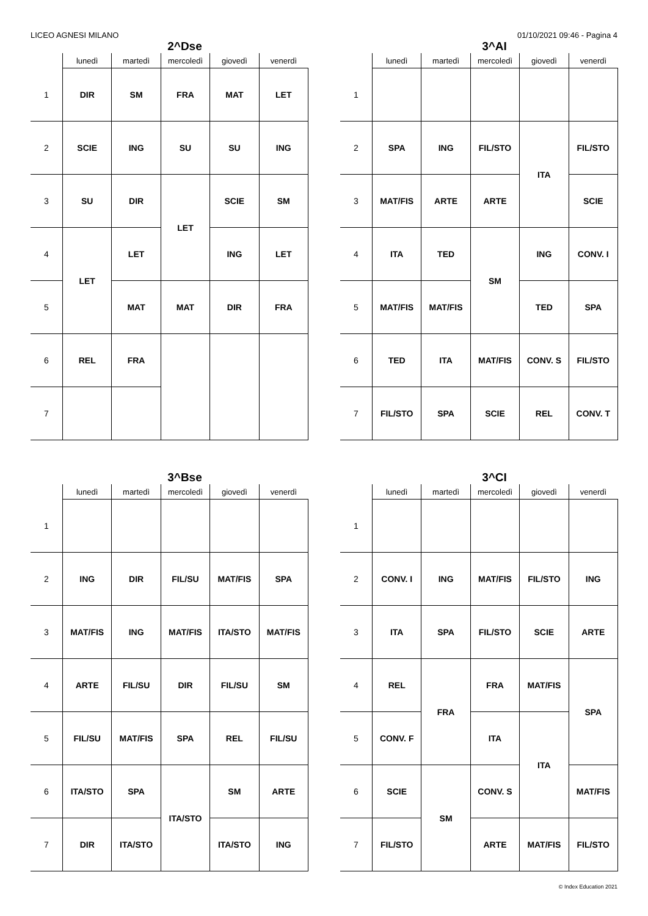LICEO AGNESI MILANO 01/10/2021 09:46 - Pagina 4
2^Dse
| | lunedì | martedì | mercoledì | giovedì | venerdì |
| --- | --- | --- | --- | --- | --- |
| 1 | DIR | SM | FRA | MAT | LET |
| 2 | SCIE | ING | SU | SU | ING |
| 3 | SU | DIR | LET | SCIE | SM |
| 4 | LET | LET | | ING | LET |
| 5 | | MAT | MAT | DIR | FRA |
| 6 | REL | FRA | | | |
| 7 | | | | | |
3^AI
| | lunedì | martedì | mercoledì | giovedì | venerdì |
| --- | --- | --- | --- | --- | --- |
| 1 | | | | | |
| 2 | SPA | ING | FIL/STO | ITA | FIL/STO |
| 3 | MAT/FIS | ARTE | ARTE | | SCIE |
| 4 | ITA | TED | SM | ING | CONV. I |
| 5 | MAT/FIS | MAT/FIS | | TED | SPA |
| 6 | TED | ITA | MAT/FIS | CONV. S | FIL/STO |
| 7 | FIL/STO | SPA | SCIE | REL | CONV. T |
3^Bse
| | lunedì | martedì | mercoledì | giovedì | venerdì |
| --- | --- | --- | --- | --- | --- |
| 1 | | | | | |
| 2 | ING | DIR | FIL/SU | MAT/FIS | SPA |
| 3 | MAT/FIS | ING | MAT/FIS | ITA/STO | MAT/FIS |
| 4 | ARTE | FIL/SU | DIR | FIL/SU | SM |
| 5 | FIL/SU | MAT/FIS | SPA | REL | FIL/SU |
| 6 | ITA/STO | SPA | ITA/STO | SM | ARTE |
| 7 | DIR | ITA/STO | | ITA/STO | ING |
3^CI
| | lunedì | martedì | mercoledì | giovedì | venerdì |
| --- | --- | --- | --- | --- | --- |
| 1 | | | | | |
| 2 | CONV. I | ING | MAT/FIS | FIL/STO | ING |
| 3 | ITA | SPA | FIL/STO | SCIE | ARTE |
| 4 | REL | FRA | FRA | MAT/FIS | SPA |
| 5 | CONV. F | | ITA | ITA | |
| 6 | SCIE | SM | CONV. S | | MAT/FIS |
| 7 | FIL/STO | | ARTE | MAT/FIS | FIL/STO |
© Index Education 2021